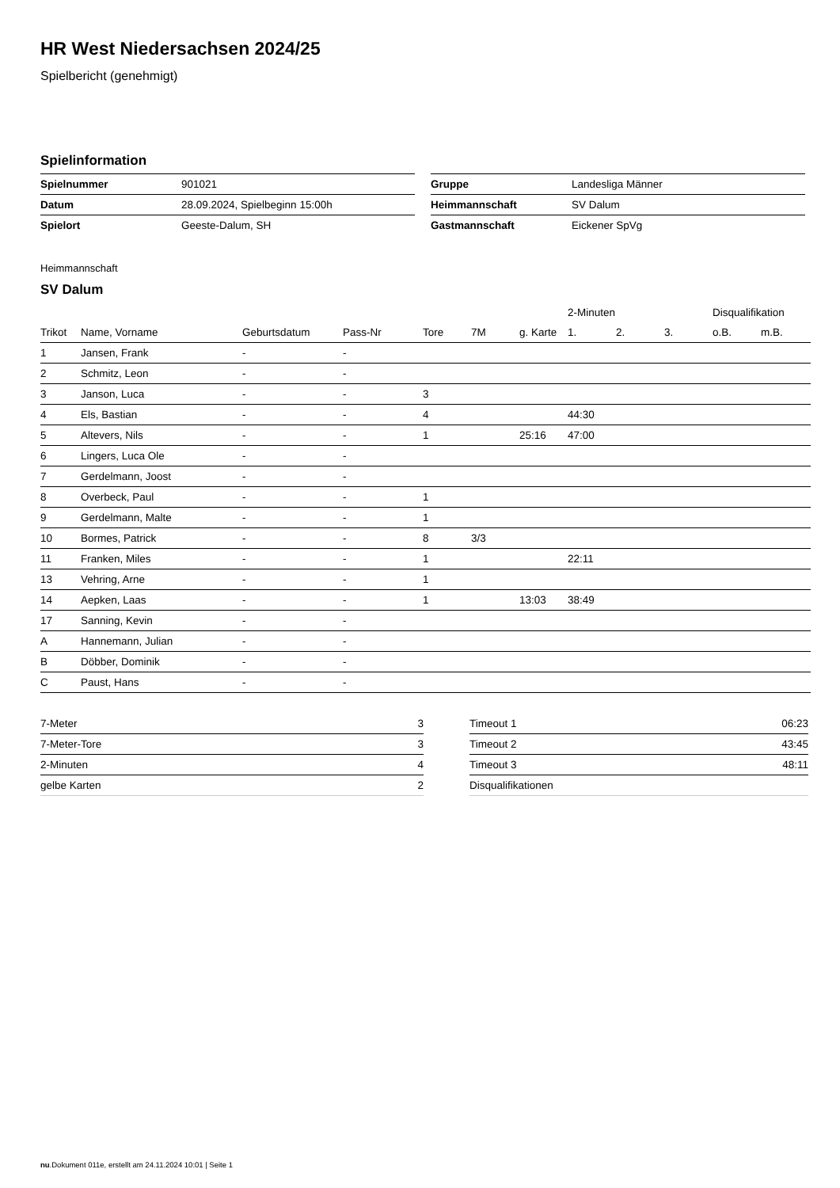HR West Niedersachsen 2024/25
Spielbericht (genehmigt)
Spielinformation
| Spielnummer | 901021 |
| Datum | 28.09.2024, Spielbeginn 15:00h |
| Spielort | Geeste-Dalum, SH |
| Gruppe | Landesliga Männer |
| Heimmannschaft | SV Dalum |
| Gastmannschaft | Eickener SpVg |
Heimmannschaft
SV Dalum
| | | | | | | | 2-Minuten | | | Disqualifikation | |
| --- | --- | --- | --- | --- | --- | --- | --- | --- | --- | --- | --- |
| Trikot | Name, Vorname | Geburtsdatum | Pass-Nr | Tore | 7M | g. Karte | 1. | 2. | 3. | o.B. | m.B. |
| 1 | Jansen, Frank | - | - | | | | | | | | |
| 2 | Schmitz, Leon | - | - | | | | | | | | |
| 3 | Janson, Luca | - | - | 3 | | | | | | | |
| 4 | Els, Bastian | - | - | 4 | | | 44:30 | | | | |
| 5 | Altevers, Nils | - | - | 1 | | 25:16 | 47:00 | | | | |
| 6 | Lingers, Luca Ole | - | - | | | | | | | | |
| 7 | Gerdelmann, Joost | - | - | | | | | | | | |
| 8 | Overbeck, Paul | - | - | 1 | | | | | | | |
| 9 | Gerdelmann, Malte | - | - | 1 | | | | | | | |
| 10 | Bormes, Patrick | - | - | 8 | 3/3 | | | | | | |
| 11 | Franken, Miles | - | - | 1 | | | 22:11 | | | | |
| 13 | Vehring, Arne | - | - | 1 | | | | | | | |
| 14 | Aepken, Laas | - | - | 1 | | 13:03 | 38:49 | | | | |
| 17 | Sanning, Kevin | - | - | | | | | | | | |
| A | Hannemann, Julian | - | - | | | | | | | | |
| B | Döbber, Dominik | - | - | | | | | | | | |
| C | Paust, Hans | - | - | | | | | | | | |
| 7-Meter | 3 |
| 7-Meter-Tore | 3 |
| 2-Minuten | 4 |
| gelbe Karten | 2 |
| Timeout 1 | 06:23 |
| Timeout 2 | 43:45 |
| Timeout 3 | 48:11 |
| Disqualifikationen | |
nu.Dokument 011e, erstellt am 24.11.2024 10:01 | Seite 1